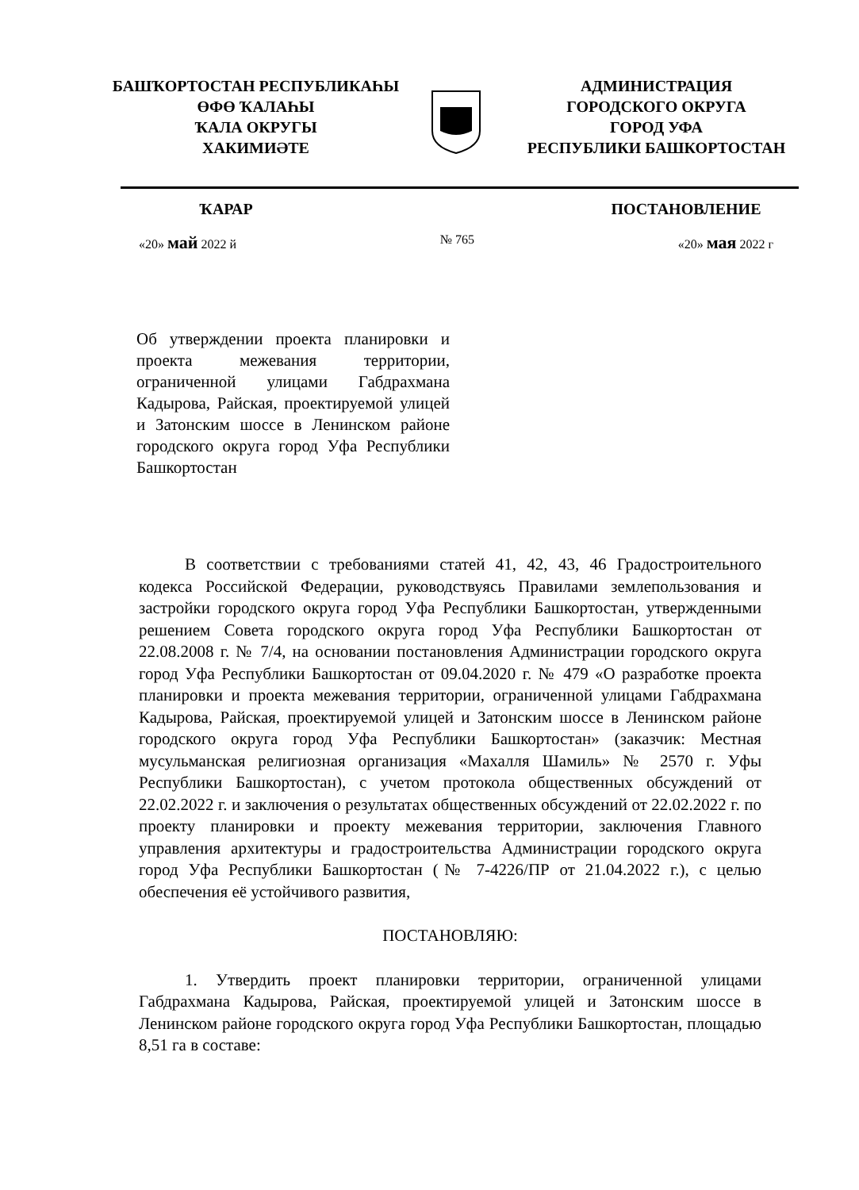БАШҠОРТОСТАН РЕСПУБЛИКАҺЫ
ӨФӨ ҠАЛАҺЫ
ҠАЛА ОКРУГЫ
ХАКИМИӘТЕ
АДМИНИСТРАЦИЯ
ГОРОДСКОГО ОКРУГА
ГОРОД УФА
РЕСПУБЛИКИ БАШКОРТОСТАН
ҠАРАР ПОСТАНОВЛЕНИЕ
«20» май 2022 й № 765 «20» мая 2022 г
Об утверждении проекта планировки и проекта межевания территории, ограниченной улицами Габдрахмана Кадырова, Райская, проектируемой улицей и Затонским шоссе в Ленинском районе городского округа город Уфа Республики Башкортостан
В соответствии с требованиями статей 41, 42, 43, 46 Градостроительного кодекса Российской Федерации, руководствуясь Правилами землепользования и застройки городского округа город Уфа Республики Башкортостан, утвержденными решением Совета городского округа город Уфа Республики Башкортостан от 22.08.2008 г. № 7/4, на основании постановления Администрации городского округа город Уфа Республики Башкортостан от 09.04.2020 г. № 479 «О разработке проекта планировки и проекта межевания территории, ограниченной улицами Габдрахмана Кадырова, Райская, проектируемой улицей и Затонским шоссе в Ленинском районе городского округа город Уфа Республики Башкортостан» (заказчик: Местная мусульманская религиозная организация «Махалля Шамиль» № 2570 г. Уфы Республики Башкортостан), с учетом протокола общественных обсуждений от 22.02.2022 г. и заключения о результатах общественных обсуждений от 22.02.2022 г. по проекту планировки и проекту межевания территории, заключения Главного управления архитектуры и градостроительства Администрации городского округа город Уфа Республики Башкортостан (№ 7-4226/ПР от 21.04.2022 г.), с целью обеспечения её устойчивого развития,
ПОСТАНОВЛЯЮ:
1. Утвердить проект планировки территории, ограниченной улицами Габдрахмана Кадырова, Райская, проектируемой улицей и Затонским шоссе в Ленинском районе городского округа город Уфа Республики Башкортостан, площадью 8,51 га в составе: